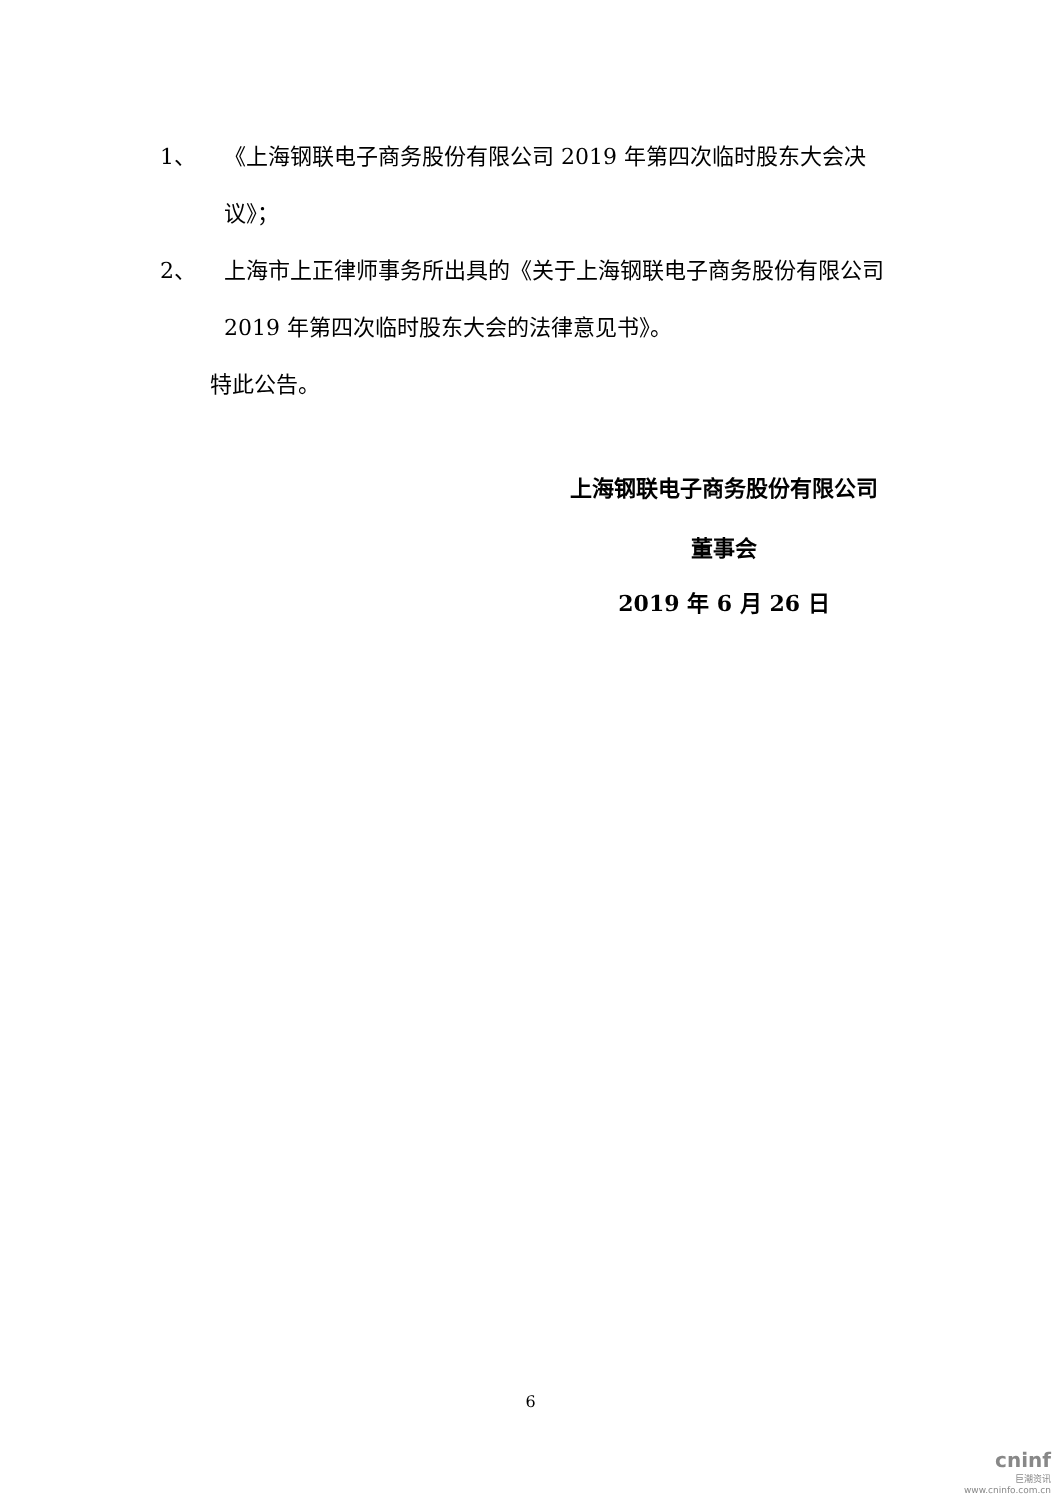1、 《上海钢联电子商务股份有限公司 2019 年第四次临时股东大会决议》；
2、 上海市上正律师事务所出具的《关于上海钢联电子商务股份有限公司 2019 年第四次临时股东大会的法律意见书》。
特此公告。
上海钢联电子商务股份有限公司
董事会
2019 年 6 月 26 日
6
cninf
巨潮资讯
www.cninfo.com.cn